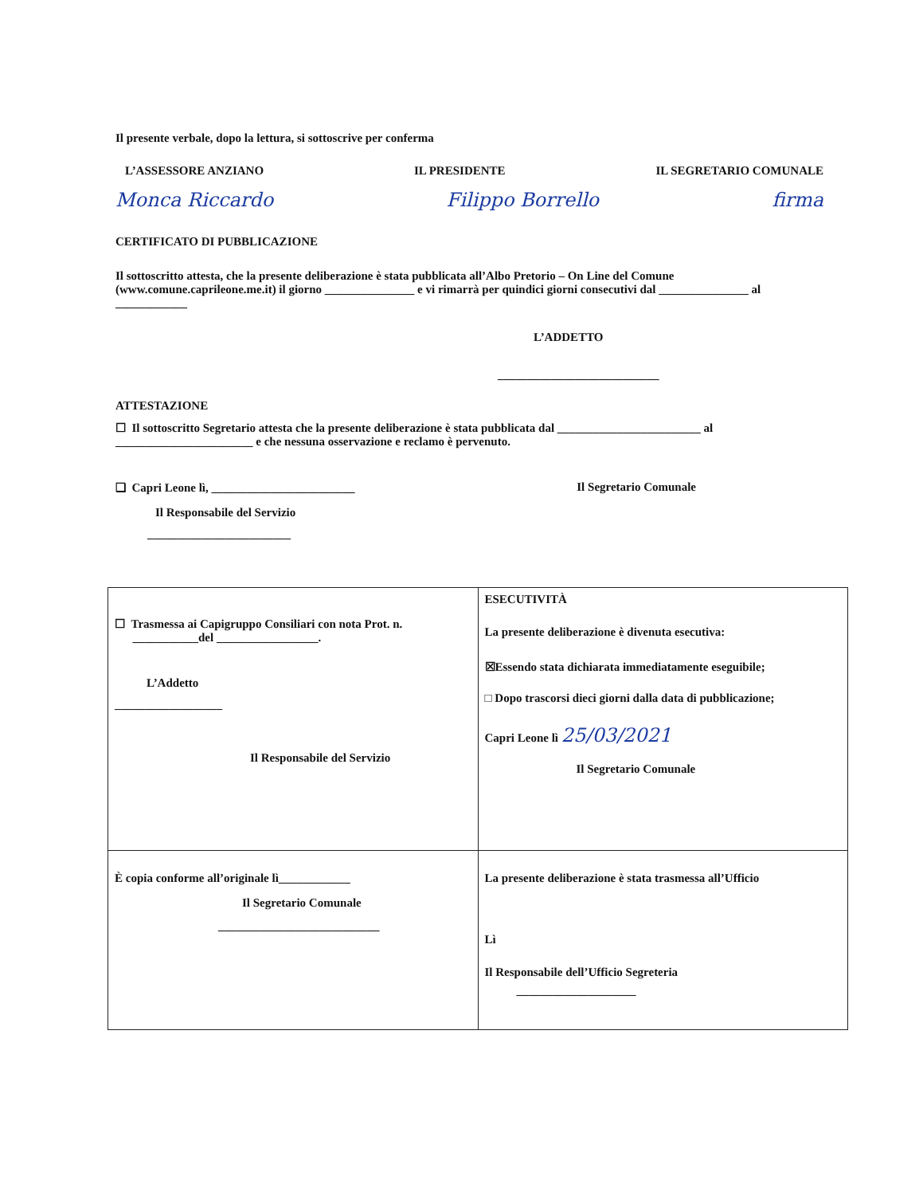Il presente verbale, dopo la lettura, si sottoscrive per conferma
L’ASSESSORE ANZIANO IL PRESIDENTE IL SEGRETARIO COMUNALE
Monca Riccardo Filippo Borrello firma
CERTIFICATO DI PUBBLICAZIONE
Il sottoscritto attesta, che la presente deliberazione è stata pubblicata all’Albo Pretorio – On Line del Comune (www.comune.caprileone.me.it) il giorno _______________ e vi rimarrà per quindici giorni consecutivi dal _______________ al ____________
L’ADDETTO
___________________________
ATTESTAZIONE
☐ Il sottoscritto Segretario attesta che la presente deliberazione è stata pubblicata dal ________________________ al _______________________ e che nessuna osservazione e reclamo è pervenuto.
❑ Capri Leone lì, ________________________ Il Segretario Comunale
Il Responsabile del Servizio
________________________
| ☐ Trasmessa ai Capigruppo Consiliari con nota Prot. n. ___________del _________________. L’Addetto __________________ Il Responsabile del Servizio | ESECUTIVITÀ La presente deliberazione è divenuta esecutiva: ☒Essendo stata dichiarata immediatamente eseguibile; □ Dopo trascorsi dieci giorni dalla data di pubblicazione; Capri Leone lì 25/03/2021 Il Segretario Comunale |
| È copia conforme all’originale lì____________ Il Segretario Comunale ___________________________ | La presente deliberazione è stata trasmessa all’Ufficio Lì Il Responsabile dell’Ufficio Segreteria ____________________ |